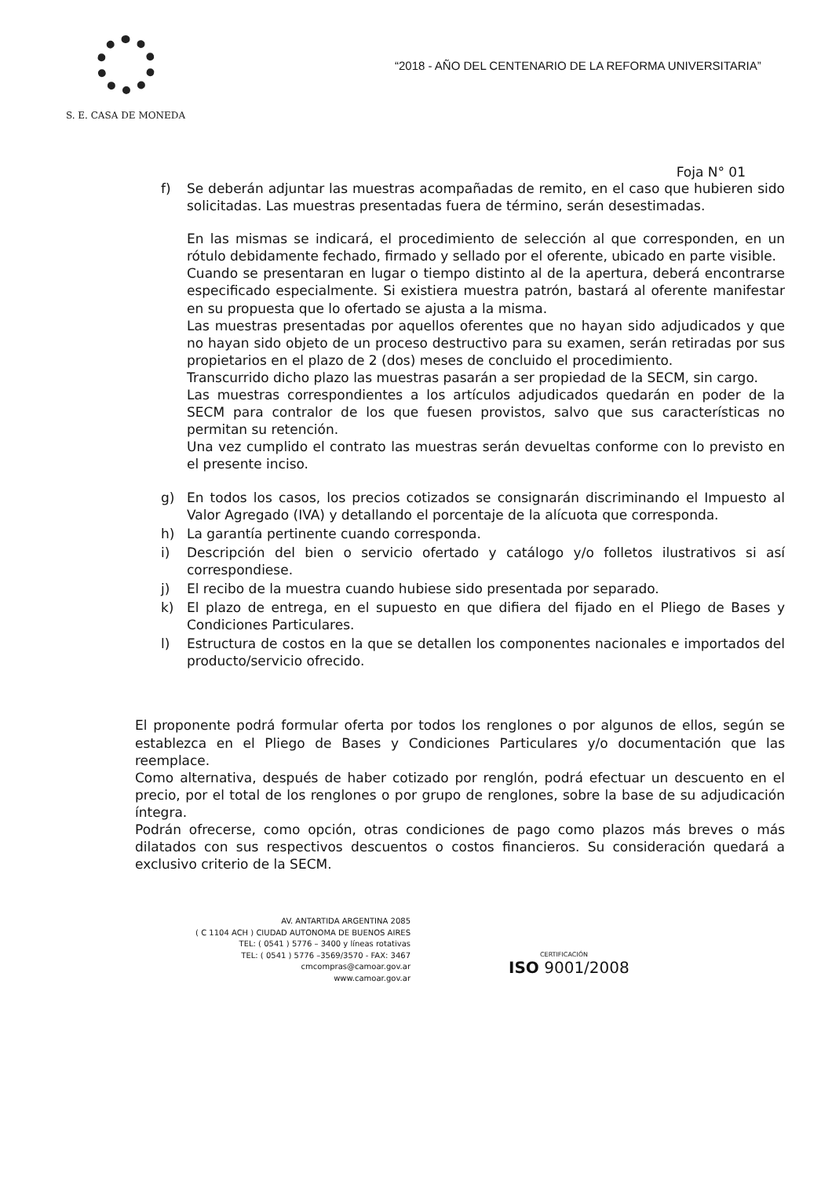S. E. CASA DE MONEDA
“2018 - AÑO DEL CENTENARIO DE LA REFORMA UNIVERSITARIA”
Foja N° 01
f) Se deberán adjuntar las muestras acompañadas de remito, en el caso que hubieren sido solicitadas. Las muestras presentadas fuera de término, serán desestimadas.
En las mismas se indicará, el procedimiento de selección al que corresponden, en un rótulo debidamente fechado, firmado y sellado por el oferente, ubicado en parte visible.
Cuando se presentaran en lugar o tiempo distinto al de la apertura, deberá encontrarse especificado especialmente. Si existiera muestra patrón, bastará al oferente manifestar en su propuesta que lo ofertado se ajusta a la misma.
Las muestras presentadas por aquellos oferentes que no hayan sido adjudicados y que no hayan sido objeto de un proceso destructivo para su examen, serán retiradas por sus propietarios en el plazo de 2 (dos) meses de concluido el procedimiento.
Transcurrido dicho plazo las muestras pasarán a ser propiedad de la SECM, sin cargo.
Las muestras correspondientes a los artículos adjudicados quedarán en poder de la SECM para contralor de los que fuesen provistos, salvo que sus características no permitan su retención.
Una vez cumplido el contrato las muestras serán devueltas conforme con lo previsto en el presente inciso.
g) En todos los casos, los precios cotizados se consignarán discriminando el Impuesto al Valor Agregado (IVA) y detallando el porcentaje de la alícuota que corresponda.
h) La garantía pertinente cuando corresponda.
i) Descripción del bien o servicio ofertado y catálogo y/o folletos ilustrativos si así correspondiese.
j) El recibo de la muestra cuando hubiese sido presentada por separado.
k) El plazo de entrega, en el supuesto en que difiera del fijado en el Pliego de Bases y Condiciones Particulares.
l) Estructura de costos en la que se detallen los componentes nacionales e importados del producto/servicio ofrecido.
El proponente podrá formular oferta por todos los renglones o por algunos de ellos, según se establezca en el Pliego de Bases y Condiciones Particulares y/o documentación que las reemplace.
Como alternativa, después de haber cotizado por renglón, podrá efectuar un descuento en el precio, por el total de los renglones o por grupo de renglones, sobre la base de su adjudicación íntegra.
Podrán ofrecerse, como opción, otras condiciones de pago como plazos más breves o más dilatados con sus respectivos descuentos o costos financieros. Su consideración quedará a exclusivo criterio de la SECM.
AV. ANTARTIDA ARGENTINA 2085
( C 1104 ACH ) CIUDAD AUTONOMA DE BUENOS AIRES
TEL: ( 0541 ) 5776 – 3400 y líneas rotativas
TEL: ( 0541 ) 5776 –3569/3570 - FAX: 3467
cmcompras@camoar.gov.ar
www.camoar.gov.ar
CERTIFICACIÓN
ISO 9001/2008